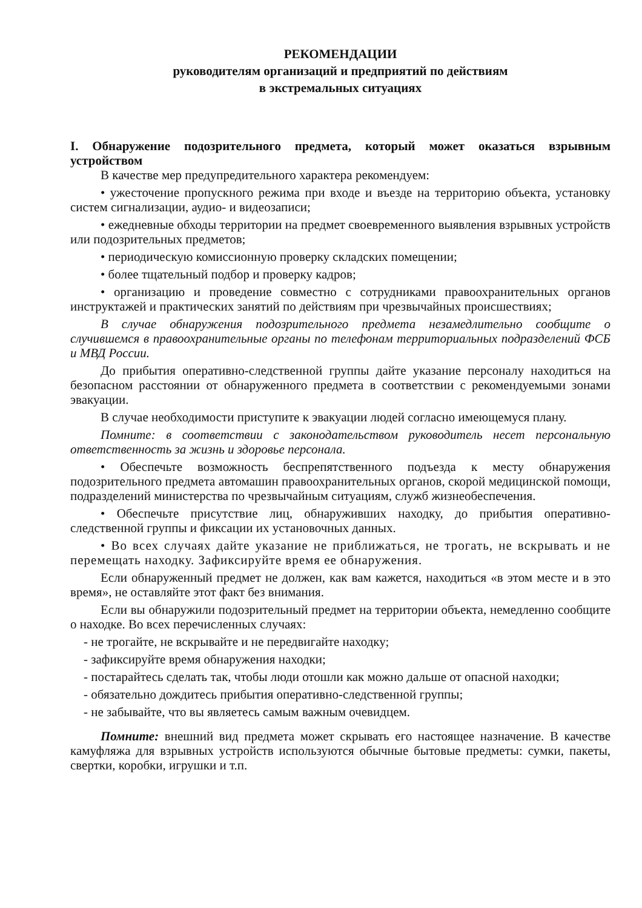РЕКОМЕНДАЦИИ
руководителям организаций и предприятий по действиям
в экстремальных ситуациях
I. Обнаружение подозрительного предмета, который может оказаться взрывным устройством
В качестве мер предупредительного характера рекомендуем:
• ужесточение пропускного режима при входе и въезде на территорию объекта, установку систем сигнализации, аудио- и видеозаписи;
• ежедневные обходы территории на предмет своевременного выявления взрывных устройств или подозрительных предметов;
• периодическую комиссионную проверку складских помещении;
• более тщательный подбор и проверку кадров;
• организацию и проведение совместно с сотрудниками правоохранительных органов инструктажей и практических занятий по действиям при чрезвычайных происшествиях;
В случае обнаружения подозрительного предмета незамедлительно сообщите о случившемся в правоохранительные органы по телефонам территориальных подразделений ФСБ и МВД России.
До прибытия оперативно-следственной группы дайте указание персоналу находиться на безопасном расстоянии от обнаруженного предмета в соответствии с рекомендуемыми зонами эвакуации.
В случае необходимости приступите к эвакуации людей согласно имеющемуся плану.
Помните: в соответствии с законодательством руководитель несет персональную ответственность за жизнь и здоровье персонала.
• Обеспечьте возможность беспрепятственного подъезда к месту обнаружения подозрительного предмета автомашин правоохранительных органов, скорой медицинской помощи, подразделений министерства по чрезвычайным ситуациям, служб жизнеобеспечения.
• Обеспечьте присутствие лиц, обнаруживших находку, до прибытия оперативно-следственной группы и фиксации их установочных данных.
• Во всех случаях дайте указание не приближаться, не трогать, не вскрывать и не перемещать находку. Зафиксируйте время ее обнаружения.
Если обнаруженный предмет не должен, как вам кажется, находиться «в этом месте и в это время», не оставляйте этот факт без внимания.
Если вы обнаружили подозрительный предмет на территории объекта, немедленно сообщите о находке. Во всех перечисленных случаях:
- не трогайте, не вскрывайте и не передвигайте находку;
- зафиксируйте время обнаружения находки;
- постарайтесь сделать так, чтобы люди отошли как можно дальше от опасной находки;
- обязательно дождитесь прибытия оперативно-следственной группы;
- не забывайте, что вы являетесь самым важным очевидцем.
Помните: внешний вид предмета может скрывать его настоящее назначение. В качестве камуфляжа для взрывных устройств используются обычные бытовые предметы: сумки, пакеты, свертки, коробки, игрушки и т.п.